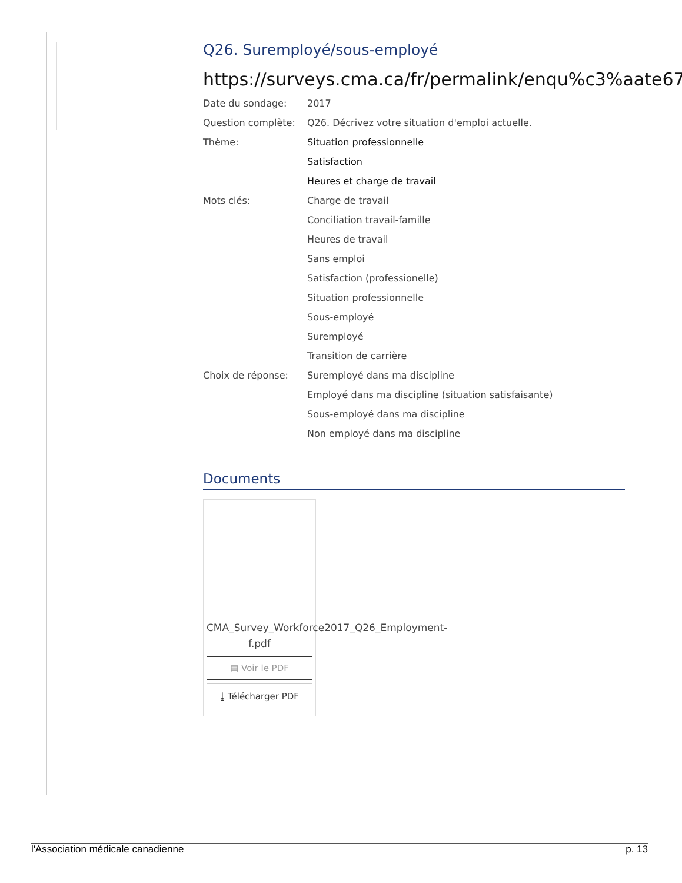Q26. Suremployé/sous-employé
https://surveys.cma.ca/fr/permalink/enqu%c3%aate67
| Date du sondage: | 2017 |
| Question complète: | Q26. Décrivez votre situation d'emploi actuelle. |
| Thème: | Situation professionnelle |
| | Satisfaction |
| | Heures et charge de travail |
| Mots clés: | Charge de travail |
| | Conciliation travail-famille |
| | Heures de travail |
| | Sans emploi |
| | Satisfaction (professionelle) |
| | Situation professionnelle |
| | Sous-employé |
| | Suremployé |
| | Transition de carrière |
| Choix de réponse: | Suremployé dans ma discipline |
| | Employé dans ma discipline (situation satisfaisante) |
| | Sous-employé dans ma discipline |
| | Non employé dans ma discipline |
Documents
CMA_Survey_Workforce2017_Q26_Employment-f.pdf
▤ Voir le PDF
⤓ Télécharger PDF
l'Association médicale canadienne p. 13